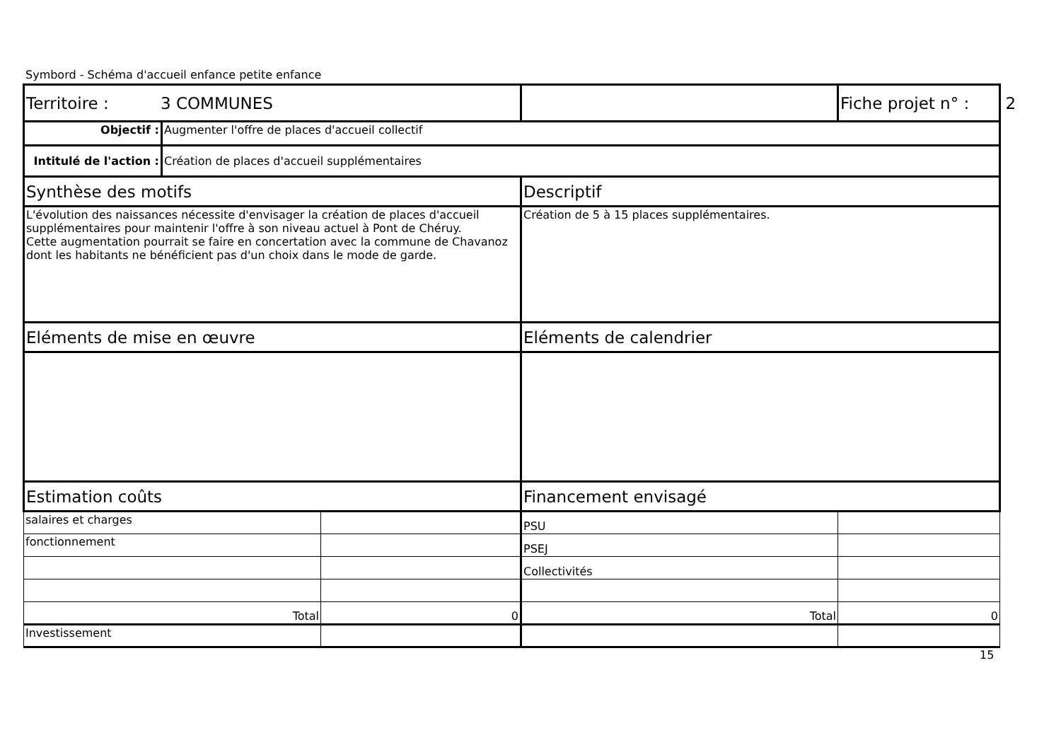Symbord - Schéma d'accueil enfance petite enfance
| Territoire : 3 COMMUNES | | | | Fiche projet n° : 2 |
| Objectif : | Augmenter l'offre de places d'accueil collectif | | | |
| Intitulé de l'action : | Création de places d'accueil supplémentaires | | | |
| Synthèse des motifs | | | Descriptif | |
| L'évolution des naissances nécessite d'envisager la création de places d'accueil supplémentaires pour maintenir l'offre à son niveau actuel à Pont de Chéruy. Cette augmentation pourrait se faire en concertation avec la commune de Chavanoz dont les habitants ne bénéficient pas d'un choix dans le mode de garde. | | | Création de 5 à 15 places supplémentaires. | |
| Eléments de mise en œuvre | | | Eléments de calendrier | |
| Estimation coûts | | | Financement envisagé | |
| salaires et charges | | | PSU | |
| fonctionnement | | | PSEJ | |
| | | | Collectivités | |
| Total | | 0 | Total | 0 |
| Investissement | | | | |
15